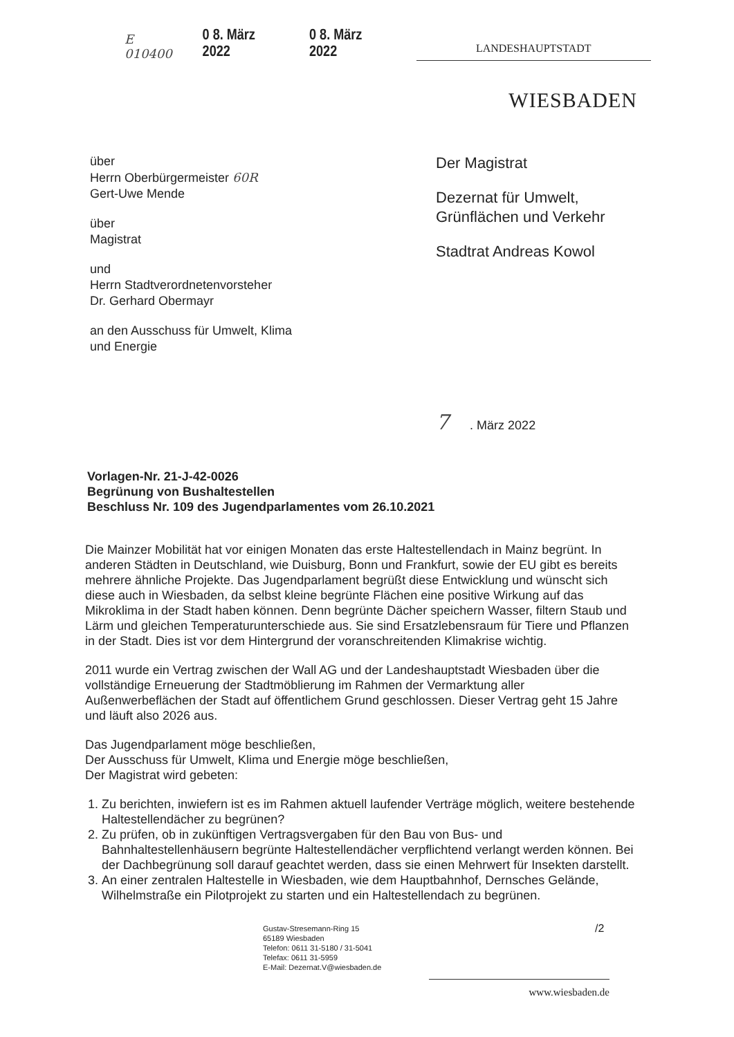E 010400 0 8. März 2022 0 8. März 2022 LANDESHAUPTSTADT
WIESBADEN
über
Herrn Oberbürgermeister 60R
Gert-Uwe Mende
über
Magistrat
und
Herrn Stadtverordnetenvorsteher
Dr. Gerhard Obermayr
an den Ausschuss für Umwelt, Klima
und Energie
Der Magistrat
Dezernat für Umwelt,
Grünflächen und Verkehr
Stadtrat Andreas Kowol
7. März 2022
Vorlagen-Nr. 21-J-42-0026
Begrünung von Bushaltestellen
Beschluss Nr. 109 des Jugendparlamentes vom 26.10.2021
Die Mainzer Mobilität hat vor einigen Monaten das erste Haltestellendach in Mainz begrünt. In anderen Städten in Deutschland, wie Duisburg, Bonn und Frankfurt, sowie der EU gibt es bereits mehrere ähnliche Projekte. Das Jugendparlament begrüßt diese Entwicklung und wünscht sich diese auch in Wiesbaden, da selbst kleine begrünte Flächen eine positive Wirkung auf das Mikroklima in der Stadt haben können. Denn begrünte Dächer speichern Wasser, filtern Staub und Lärm und gleichen Temperaturunterschiede aus. Sie sind Ersatzlebensraum für Tiere und Pflanzen in der Stadt. Dies ist vor dem Hintergrund der voranschreitenden Klimakrise wichtig.
2011 wurde ein Vertrag zwischen der Wall AG und der Landeshauptstadt Wiesbaden über die vollständige Erneuerung der Stadtmöblierung im Rahmen der Vermarktung aller Außenwerbeflächen der Stadt auf öffentlichem Grund geschlossen. Dieser Vertrag geht 15 Jahre und läuft also 2026 aus.
Das Jugendparlament möge beschließen,
Der Ausschuss für Umwelt, Klima und Energie möge beschließen,
Der Magistrat wird gebeten:
1. Zu berichten, inwiefern ist es im Rahmen aktuell laufender Verträge möglich, weitere bestehende Haltestellendächer zu begrünen?
2. Zu prüfen, ob in zukünftigen Vertragsvergaben für den Bau von Bus- und Bahnhaltestellenhäusern begrünte Haltestellendächer verpflichtend verlangt werden können. Bei der Dachbegrünung soll darauf geachtet werden, dass sie einen Mehrwert für Insekten darstellt.
3. An einer zentralen Haltestelle in Wiesbaden, wie dem Hauptbahnhof, Dernsches Gelände, Wilhelmstraße ein Pilotprojekt zu starten und ein Haltestellendach zu begrünen.
Gustav-Stresemann-Ring 15
65189 Wiesbaden
Telefon: 0611 31-5180 / 31-5041
Telefax: 0611 31-5959
E-Mail: Dezernat.V@wiesbaden.de
/2
www.wiesbaden.de